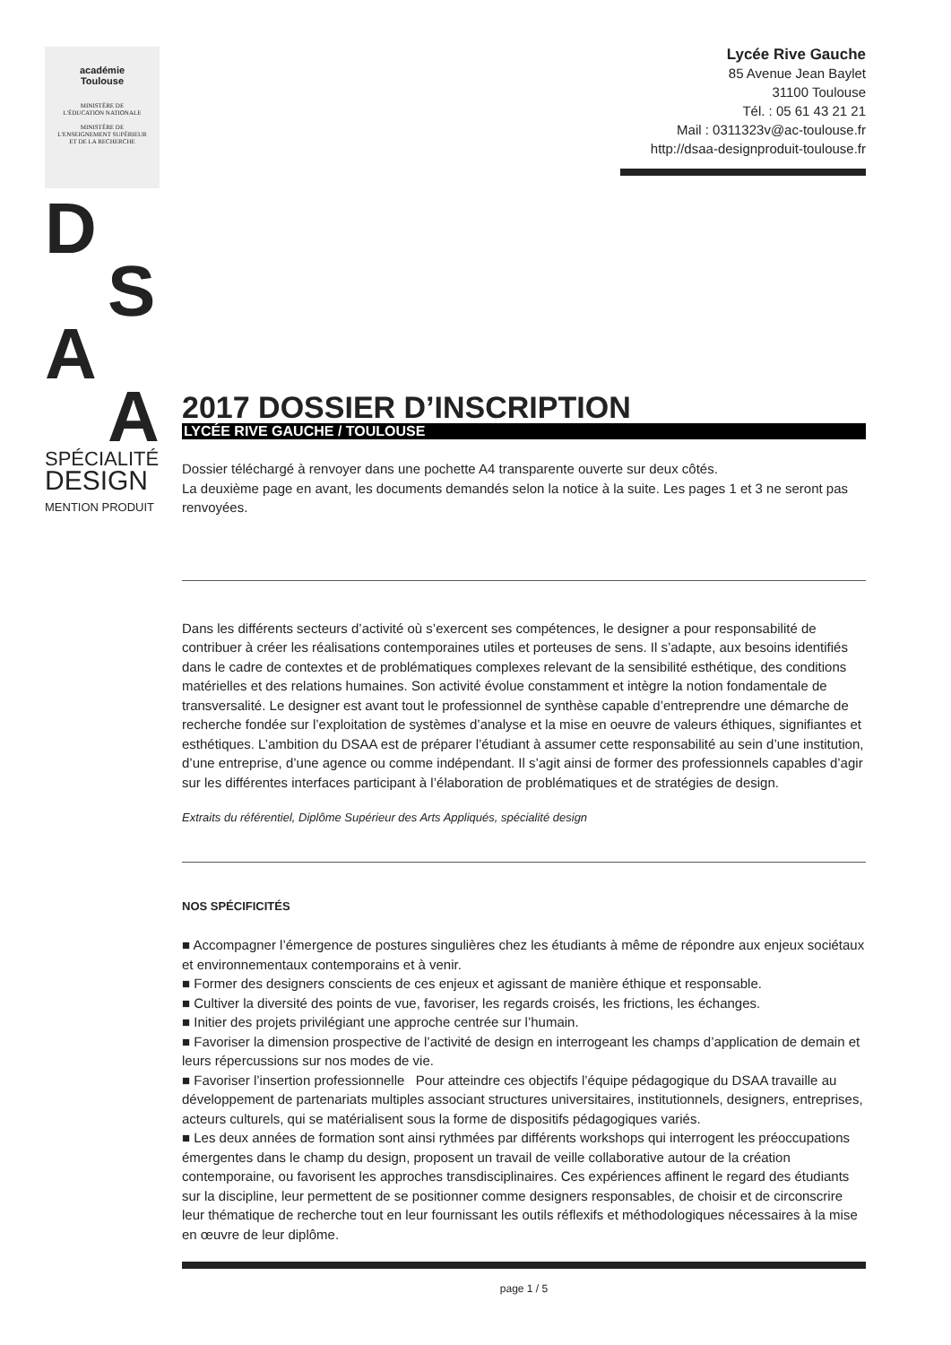académie
Toulouse
MINISTÈRE DE
L'ÉDUCATION NATIONALE
MINISTÈRE DE
L'ENSEIGNEMENT SUPÉRIEUR
ET DE LA RECHERCHE
D
S
A
A
SPÉCIALITÉ
DESIGN
MENTION PRODUIT
Lycée Rive Gauche
85 Avenue Jean Baylet
31100 Toulouse
Tél. : 05 61 43 21 21
Mail : 0311323v@ac-toulouse.fr
http://dsaa-designproduit-toulouse.fr
2017 DOSSIER D’INSCRIPTION
LYCÉE RIVE GAUCHE / TOULOUSE
Dossier téléchargé à renvoyer dans une pochette A4 transparente ouverte sur deux côtés.
La deuxième page en avant, les documents demandés selon la notice à la suite. Les pages 1 et 3 ne seront pas renvoyées.
Dans les différents secteurs d’activité où s’exercent ses compétences, le designer a pour responsabilité de contribuer à créer les réalisations contemporaines utiles et porteuses de sens. Il s’adapte, aux besoins identifiés dans le cadre de contextes et de problématiques complexes relevant de la sensibilité esthétique, des conditions matérielles et des relations humaines. Son activité évolue constamment et intègre la notion fondamentale de transversalité. Le designer est avant tout le professionnel de synthèse capable d’entreprendre une démarche de recherche fondée sur l’exploitation de systèmes d’analyse et la mise en oeuvre de valeurs éthiques, signifiantes et esthétiques. L’ambition du DSAA est de préparer l’étudiant à assumer cette responsabilité au sein d’une institution, d’une entreprise, d’une agence ou comme indépendant. Il s’agit ainsi de former des professionnels capables d’agir sur les différentes interfaces participant à l’élaboration de problématiques et de stratégies de design.
Extraits du référentiel, Diplôme Supérieur des Arts Appliqués, spécialité design
NOS SPÉCIFICITÉS
■ Accompagner l’émergence de postures singulières chez les étudiants à même de répondre aux enjeux sociétaux et environnementaux contemporains et à venir.
■ Former des designers conscients de ces enjeux et agissant de manière éthique et responsable.
■ Cultiver la diversité des points de vue, favoriser, les regards croisés, les frictions, les échanges.
■ Initier des projets privilégiant une approche centrée sur l’humain.
■ Favoriser la dimension prospective de l’activité de design en interrogeant les champs d’application de demain et leurs répercussions sur nos modes de vie.
■ Favoriser l’insertion professionnelle Pour atteindre ces objectifs l’équipe pédagogique du DSAA travaille au développement de partenariats multiples associant structures universitaires, institutionnels, designers, entreprises, acteurs culturels, qui se matérialisent sous la forme de dispositifs pédagogiques variés.
■ Les deux années de formation sont ainsi rythmées par différents workshops qui interrogent les préoccupations émergentes dans le champ du design, proposent un travail de veille collaborative autour de la création contemporaine, ou favorisent les approches transdisciplinaires. Ces expériences affinent le regard des étudiants sur la discipline, leur permettent de se positionner comme designers responsables, de choisir et de circonscrire leur thématique de recherche tout en leur fournissant les outils réflexifs et méthodologiques nécessaires à la mise en œuvre de leur diplôme.
page 1 / 5